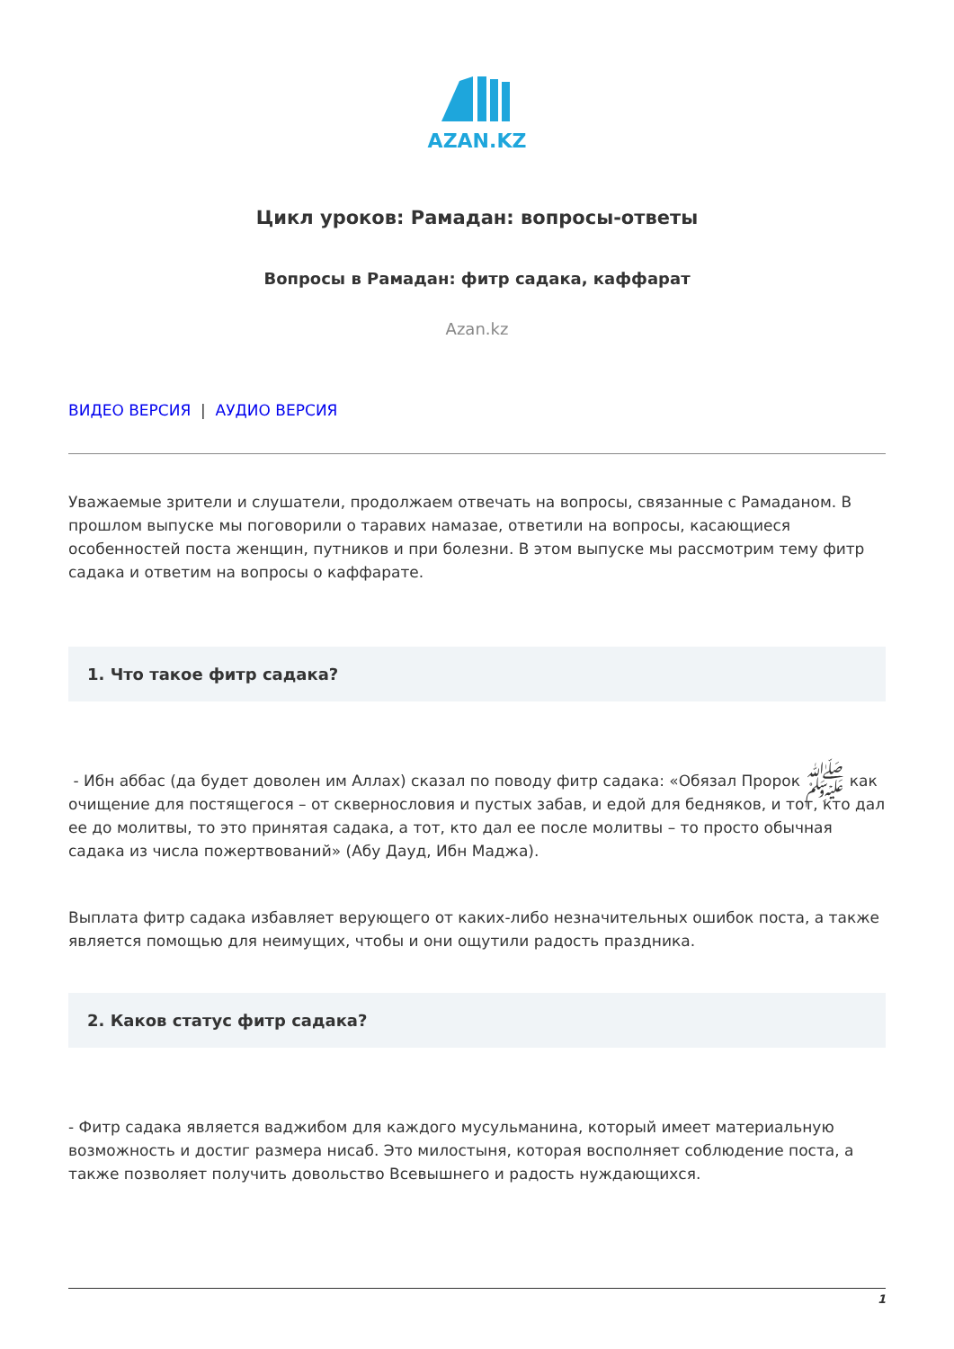AZAN.KZ
Цикл уроков: Рамадан: вопросы-ответы
Вопросы в Рамадан: фитр садака, каффарат
Azan.kz
ВИДЕО ВЕРСИЯ | АУДИО ВЕРСИЯ
Уважаемые зрители и слушатели, продолжаем отвечать на вопросы, связанные с Рамаданом. В прошлом выпуске мы поговорили о таравих намазае, ответили на вопросы, касающиеся особенностей поста женщин, путников и при болезни. В этом выпуске мы рассмотрим тему фитр садака и ответим на вопросы о каффарате.
1. Что такое фитр садака?
- Ибн аббас (да будет доволен им Аллах) сказал по поводу фитр садака: «Обязал Пророк ﷺ как очищение для постящегося – от сквернословия и пустых забав, и едой для бедняков, и тот, кто дал ее до молитвы, то это принятая садака, а тот, кто дал ее после молитвы – то просто обычная садака из числа пожертвований» (Абу Дауд, Ибн Маджа).
Выплата фитр садака избавляет верующего от каких-либо незначительных ошибок поста, а также является помощью для неимущих, чтобы и они ощутили радость праздника.
2. Каков статус фитр садака?
- Фитр садака является ваджибом для каждого мусульманина, который имеет материальную возможность и достиг размера нисаб. Это милостыня, которая восполняет соблюдение поста, а также позволяет получить довольство Всевышнего и радость нуждающихся.
1